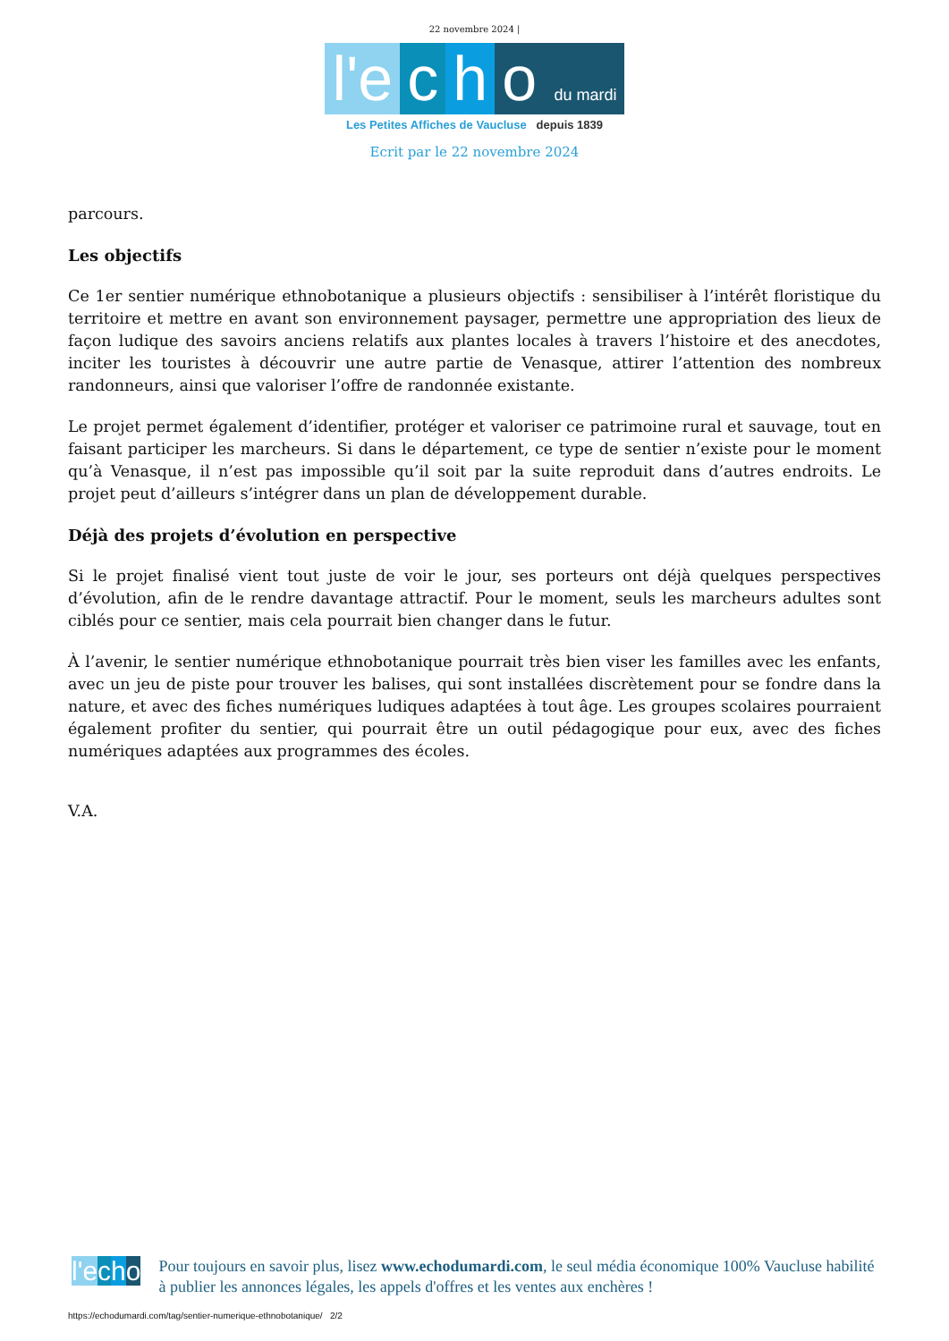22 novembre 2024 |
l'e c h o du mardi
Les Petites Affiches de Vaucluse depuis 1839
Ecrit par le 22 novembre 2024
parcours.
Les objectifs
Ce 1er sentier numérique ethnobotanique a plusieurs objectifs : sensibiliser à l’intérêt floristique du territoire et mettre en avant son environnement paysager, permettre une appropriation des lieux de façon ludique des savoirs anciens relatifs aux plantes locales à travers l’histoire et des anecdotes, inciter les touristes à découvrir une autre partie de Venasque, attirer l’attention des nombreux randonneurs, ainsi que valoriser l’offre de randonnée existante.
Le projet permet également d’identifier, protéger et valoriser ce patrimoine rural et sauvage, tout en faisant participer les marcheurs. Si dans le département, ce type de sentier n’existe pour le moment qu’à Venasque, il n’est pas impossible qu’il soit par la suite reproduit dans d’autres endroits. Le projet peut d’ailleurs s’intégrer dans un plan de développement durable.
Déjà des projets d’évolution en perspective
Si le projet finalisé vient tout juste de voir le jour, ses porteurs ont déjà quelques perspectives d’évolution, afin de le rendre davantage attractif. Pour le moment, seuls les marcheurs adultes sont ciblés pour ce sentier, mais cela pourrait bien changer dans le futur.
À l’avenir, le sentier numérique ethnobotanique pourrait très bien viser les familles avec les enfants, avec un jeu de piste pour trouver les balises, qui sont installées discrètement pour se fondre dans la nature, et avec des fiches numériques ludiques adaptées à tout âge. Les groupes scolaires pourraient également profiter du sentier, qui pourrait être un outil pédagogique pour eux, avec des fiches numériques adaptées aux programmes des écoles.
V.A.
l'e cho
Pour toujours en savoir plus, lisez www.echodumardi.com, le seul média économique 100% Vaucluse habilité à publier les annonces légales, les appels d'offres et les ventes aux enchères !
https://echodumardi.com/tag/sentier-numerique-ethnobotanique/ 2/2